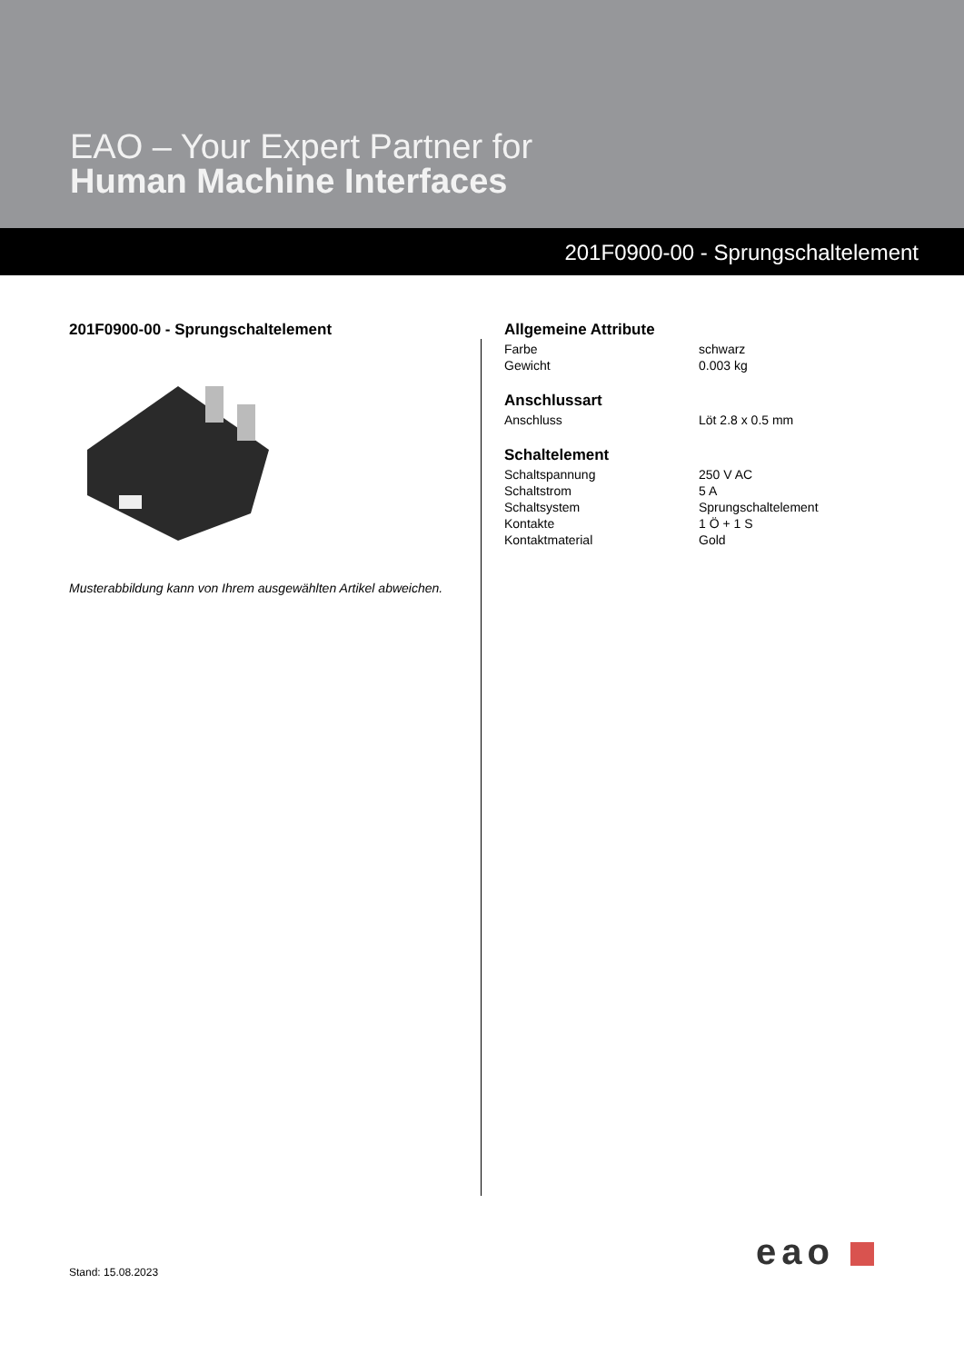EAO – Your Expert Partner for
Human Machine Interfaces
201F0900-00 - Sprungschaltelement
201F0900-00 - Sprungschaltelement
Musterabbildung kann von Ihrem ausgewählten Artikel abweichen.
Allgemeine Attribute
| Farbe | schwarz |
| Gewicht | 0.003 kg |
Anschlussart
| Anschluss | Löt 2.8 x 0.5 mm |
Schaltelement
| Schaltspannung | 250 V AC |
| Schaltstrom | 5 A |
| Schaltsystem | Sprungschaltelement |
| Kontakte | 1 Ö + 1 S |
| Kontaktmaterial | Gold |
eao
Stand: 15.08.2023